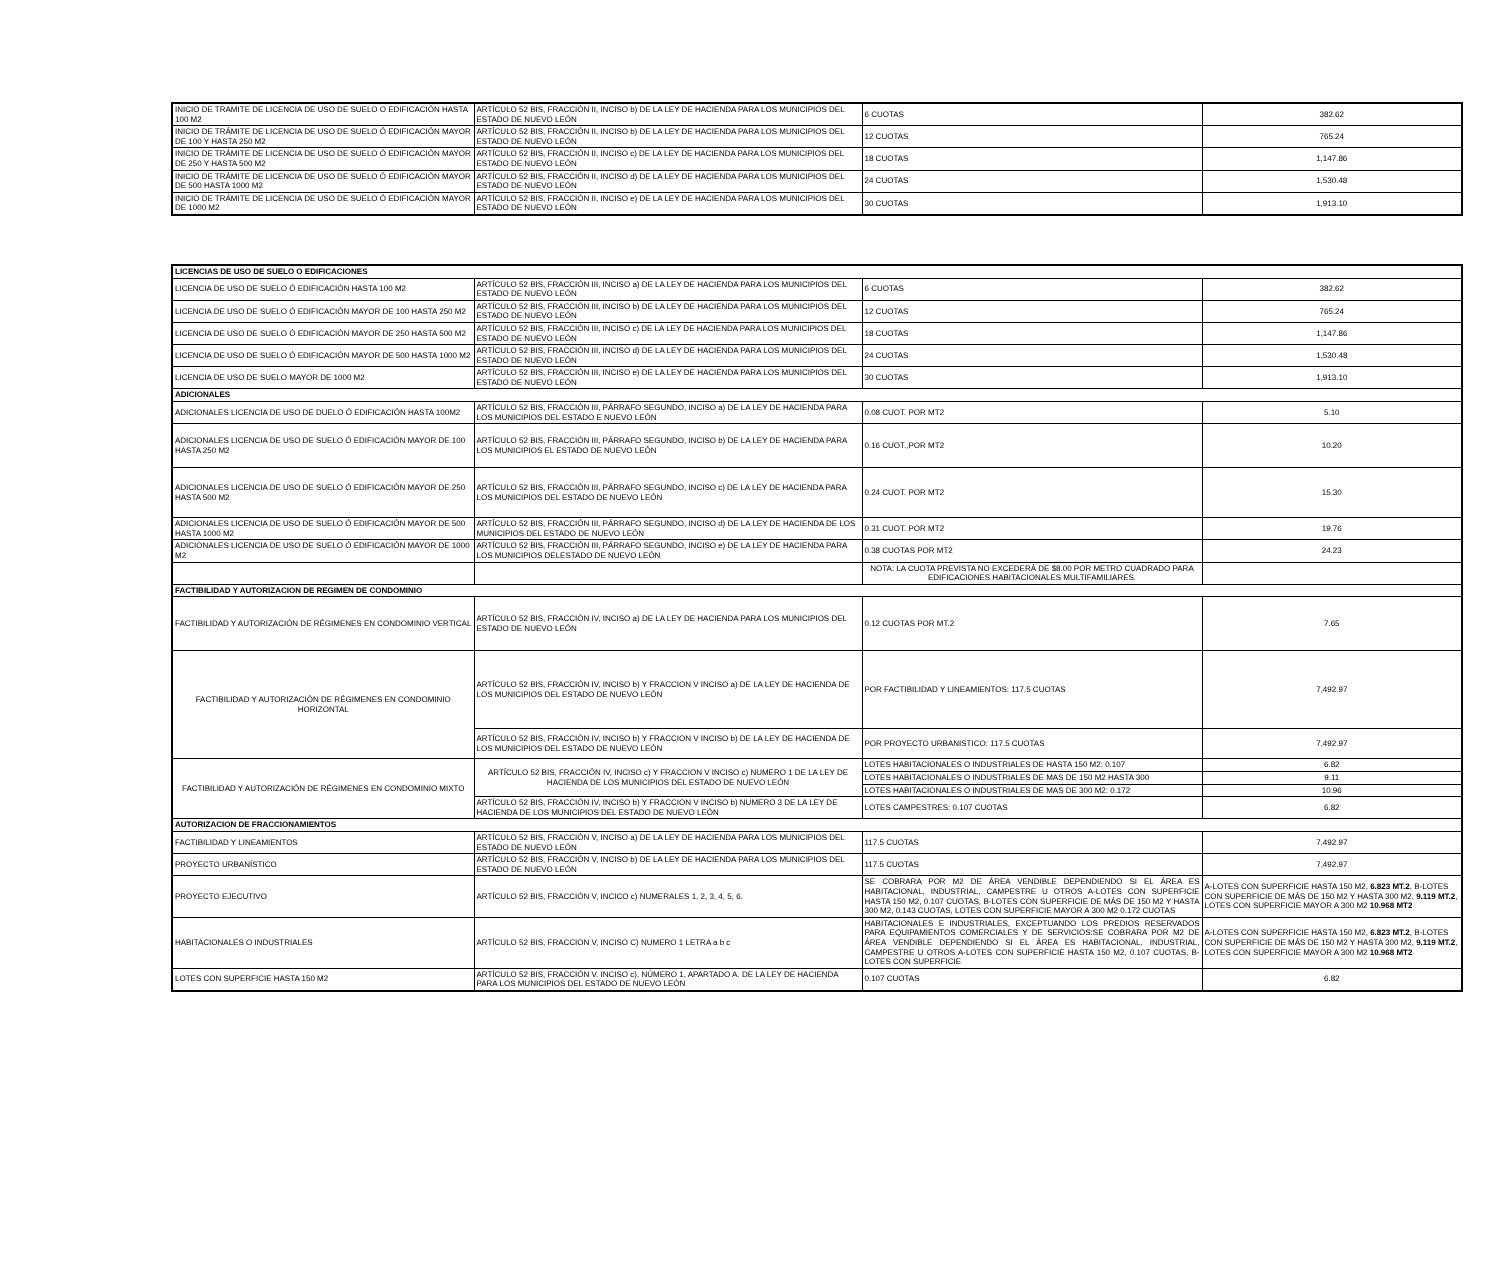| INICIO DE TRAMITE DE LICENCIA DE USO DE SUELO O EDIFICACIÓN HASTA 100 M2 | ARTÍCULO 52 BIS, FRACCIÓN II, INCISO b) DE LA LEY DE HACIENDA PARA LOS MUNICIPIOS DEL ESTADO DE NUEVO LEÓN | 6 CUOTAS | 382.62 |
| INICIO DE TRÁMITE DE LICENCIA DE USO DE SUELO Ó EDIFICACIÓN MAYOR DE 100 Y HASTA 250 M2 | ARTÍCULO 52 BIS, FRACCIÓN II, INCISO b) DE LA LEY DE HACIENDA PARA LOS MUNICIPIOS DEL ESTADO DE NUEVO LEÓN | 12 CUOTAS | 765.24 |
| INICIO DE TRÁMITE DE LICENCIA DE USO DE SUELO Ó EDIFICACIÓN MAYOR DE 250 Y HASTA 500 M2 | ARTÍCULO 52 BIS, FRACCIÓN II, INCISO c) DE LA LEY DE HACIENDA PARA LOS MUNICIPIOS DEL ESTADO DE NUEVO LEÓN | 18 CUOTAS | 1,147.86 |
| INICIO DE TRÁMITE DE LICENCIA DE USO DE SUELO Ó EDIFICACIÓN MAYOR DE 500 HASTA 1000 M2 | ARTÍCULO 52 BIS, FRACCIÓN II, INCISO d) DE LA LEY DE HACIENDA PARA LOS MUNICIPIOS DEL ESTADO DE NUEVO LEÓN | 24 CUOTAS | 1,530.48 |
| INICIO DE TRÁMITE DE LICENCIA DE USO DE SUELO Ó EDIFICACIÓN MAYOR DE 1000 M2 | ARTÍCULO 52 BIS, FRACCIÓN II, INCISO e) DE LA LEY DE HACIENDA PARA LOS MUNICIPIOS DEL ESTADO DE NUEVO LEÓN | 30 CUOTAS | 1,913.10 |
| LICENCIAS DE USO DE SUELO O EDIFICACIONES | | | |
| --- | --- | --- | --- |
| LICENCIA DE USO DE SUELO Ó EDIFICACIÓN HASTA 100 M2 | ARTÍCULO 52 BIS, FRACCIÓN III, INCISO a) DE LA LEY DE HACIENDA PARA LOS MUNICIPIOS DEL ESTADO DE NUEVO LEÓN | 6 CUOTAS | 382.62 |
| LICENCIA DE USO DE SUELO Ó EDIFICACIÓN MAYOR DE 100 HASTA 250 M2 | ARTÍCULO 52 BIS, FRACCIÓN III, INCISO b) DE LA LEY DE HACIENDA PARA LOS MUNICIPIOS DEL ESTADO DE NUEVO LEÓN | 12 CUOTAS | 765.24 |
| LICENCIA DE USO DE SUELO Ó EDIFICACIÓN MAYOR DE 250 HASTA 500 M2 | ARTÍCULO 52 BIS, FRACCIÓN III, INCISO c) DE LA LEY DE HACIENDA PARA LOS MUNICIPIOS DEL ESTADO DE NUEVO LEÓN | 18 CUOTAS | 1,147.86 |
| LICENCIA DE USO DE SUELO Ó EDIFICACIÓN MAYOR DE 500 HASTA 1000 M2 | ARTÍCULO 52 BIS, FRACCIÓN III, INCISO d) DE LA LEY DE HACIENDA PARA LOS MUNICIPIOS DEL ESTADO DE NUEVO LEÓN | 24 CUOTAS | 1,530.48 |
| LICENCIA DE USO DE SUELO MAYOR DE 1000 M2 | ARTÍCULO 52 BIS, FRACCIÓN III, INCISO e) DE LA LEY DE HACIENDA PARA LOS MUNICIPIOS DEL ESTADO DE NUEVO LEÓN | 30 CUOTAS | 1,913.10 |
| ADICIONALES | | | |
| ADICIONALES LICENCIA DE USO DE DUELO Ó EDIFICACIÓN HASTA 100M2 | ARTÍCULO 52 BIS, FRACCIÓN III, PÁRRAFO SEGUNDO, INCISO a) DE LA LEY DE HACIENDA PARA LOS MUNICIPIOS DEL ESTADO E NUEVO LEÓN | 0.08 CUOT. POR MT2 | 5.10 |
| ADICIONALES LICENCIA DE USO DE SUELO Ó EDIFICACIÓN MAYOR DE 100 HASTA 250 M2 | ARTÍCULO 52 BIS, FRACCIÓN III, PÁRRAFO SEGUNDO, INCISO b) DE LA LEY DE HACIENDA PARA LOS MUNICIPIOS EL ESTADO DE NUEVO LEÓN | 0.16 CUOT.,POR MT2 | 10.20 |
| ADICIONALES LICENCIA DE USO DE SUELO Ó EDIFICACIÓN MAYOR DE 250 HASTA 500 M2 | ARTÍCULO 52 BIS, FRACCIÓN III, PÁRRAFO SEGUNDO, INCISO c) DE LA LEY DE HACIENDA PARA LOS MUNICIPIOS DEL ESTADO DE NUEVO LEÓN | 0.24 CUOT. POR MT2 | 15.30 |
| ADICIONALES LICENCIA DE USO DE SUELO Ó EDIFICACIÓN MAYOR DE 500 HASTA 1000 M2 | ARTÍCULO 52 BIS, FRACCIÓN III, PÁRRAFO SEGUNDO, INCISO d) DE LA LEY DE HACIENDA DE LOS MUNICIPIOS DEL ESTADO DE NUEVO LEÓN | 0.31 CUOT. POR MT2 | 19.76 |
| ADICIONALES LICENCIA DE USO DE SUELO Ó EDIFICACIÓN MAYOR DE 1000 M2 | ARTÍCULO 52 BIS, FRACCIÓN III, PÁRRAFO SEGUNDO, INCISO e) DE LA LEY DE HACIENDA PARA LOS MUNICIPIOS DELESTADO DE NUEVO LEÓN | 0.38 CUOTAS POR MT2 | 24.23 |
| | | NOTA: LA CUOTA PREVISTA NO EXCEDERÁ DE $8.00 POR METRO CUADRADO PARA EDIFICACIONES HABITACIONALES MULTIFAMILIARES. | |
| FACTIBILIDAD Y AUTORIZACION DE REGIMEN DE CONDOMINIO | | | |
| FACTIBILIDAD Y AUTORIZACIÓN DE RÉGIMENES EN CONDOMINIO VERTICAL | ARTÍCULO 52 BIS, FRACCIÓN IV, INCISO a) DE LA LEY DE HACIENDA PARA LOS MUNICIPIOS DEL ESTADO DE NUEVO LEÓN | 0.12 CUOTAS POR MT.2 | 7.65 |
| FACTIBILIDAD Y AUTORIZACIÓN DE RÉGIMENES EN CONDOMINIO HORIZONTAL | ARTÍCULO 52 BIS, FRACCIÓN IV, INCISO b) Y FRACCION V INCISO a) DE LA LEY DE HACIENDA DE LOS MUNICIPIOS DEL ESTADO DE NUEVO LEÓN | POR FACTIBILIDAD Y LINEAMIENTOS: 117.5 CUOTAS | 7,492.97 |
| | ARTÍCULO 52 BIS, FRACCIÓN IV, INCISO b) Y FRACCION V INCISO b) DE LA LEY DE HACIENDA DE LOS MUNICIPIOS DEL ESTADO DE NUEVO LEÓN | POR PROYECTO URBANISTICO: 117.5 CUOTAS | 7,492.97 |
| FACTIBILIDAD Y AUTORIZACIÓN DE RÉGIMENES EN CONDOMINIO MIXTO | ARTÍCULO 52 BIS, FRACCIÓN IV, INCISO c) Y FRACCION V INCISO c) NUMERO 1 DE LA LEY DE HACIENDA DE LOS MUNICIPIOS DEL ESTADO DE NUEVO LEÓN | LOTES HABITACIONALES O INDUSTRIALES DE HASTA 150 M2: 0.107 | 6.82 |
| | | LOTES HABITACIONALES O INDUSTRIALES DE MAS DE 150 M2 HASTA 300 | 9.11 |
| | | LOTES HABITACIONALES O INDUSTRIALES DE MAS DE 300 M2: 0.172 | 10.96 |
| | ARTÍCULO 52 BIS, FRACCIÓN IV, INCISO b) Y FRACCION V INCISO b) NUMERO 3 DE LA LEY DE HACIENDA DE LOS MUNICIPIOS DEL ESTADO DE NUEVO LEÓN | LOTES CAMPESTRES: 0.107 CUOTAS | 6.82 |
| AUTORIZACION DE FRACCIONAMIENTOS | | | |
| FACTIBILIDAD Y LINEAMIENTOS | ARTÍCULO 52 BIS, FRACCIÓN V, INCISO a) DE LA LEY DE HACIENDA PARA LOS MUNICIPIOS DEL ESTADO DE NUEVO LEÓN | 117.5 CUOTAS | 7,492.97 |
| PROYECTO URBANÍSTICO | ARTÍCULO 52 BIS, FRACCIÓN V, INCISO b) DE LA LEY DE HACIENDA PARA LOS MUNICIPIOS DEL ESTADO DE NUEVO LEÓN | 117.5 CUOTAS | 7,492.97 |
| PROYECTO EJECUTIVO | ARTÍCULO 52 BIS, FRACCIÓN V, INCICO c) NUMERALES 1, 2, 3, 4, 5, 6. | SE COBRARA POR M2 DE ÁREA VENDIBLE DEPENDIENDO SI EL ÁREA ES HABITACIONAL, INDUSTRIAL, CAMPESTRE U OTROS A-LOTES CON SUPERFICIE HASTA 150 M2, 0.107 CUOTAS, B-LOTES CON SUPERFICIE DE MÁS DE 150 M2 Y HASTA 300 M2, 0.143 CUOTAS, LOTES CON SUPERFICIE MAYOR A 300 M2 0.172 CUOTAS | A-LOTES CON SUPERFICIE HASTA 150 M2, 6.823 MT.2 , B-LOTES CON SUPERFICIE DE MÁS DE 150 M2 Y HASTA 300 M2, 9.119 MT.2 , LOTES CON SUPERFICIE MAYOR A 300 M2 10.968 MT2 |
| HABITACIONALES O INDUSTRIALES | ARTÍCULO 52 BIS, FRACCION V, INCISO C) NUMERO 1 LETRA a b c | HABITACIONALES E INDUSTRIALES, EXCEPTUANDO LOS PREDIOS RESERVADOS PARA EQUIPAMIENTOS COMERCIALES Y DE SERVICIOS:SE COBRARA POR M2 DE ÁREA VENDIBLE DEPENDIENDO SI EL ÁREA ES HABITACIONAL, INDUSTRIAL, CAMPESTRE U OTROS A-LOTES CON SUPERFICIE HASTA 150 M2, 0.107 CUOTAS, B-LOTES CON SUPERFICIE | A-LOTES CON SUPERFICIE HASTA 150 M2, 6.823 MT.2 , B-LOTES CON SUPERFICIE DE MÁS DE 150 M2 Y HASTA 300 M2, 9.119 MT.2 , LOTES CON SUPERFICIE MAYOR A 300 M2 10.968 MT2 |
| LOTES CON SUPERFICIE HASTA 150 M2 | ARTÍCULO 52 BIS, FRACCIÓN V. INCISO c), NÚMERO 1, APARTADO A. DE LA LEY DE HACIENDA PARA LOS MUNICIPIOS DEL ESTADO DE NUEVO LEÓN | 0.107 CUOTAS | 6.82 |